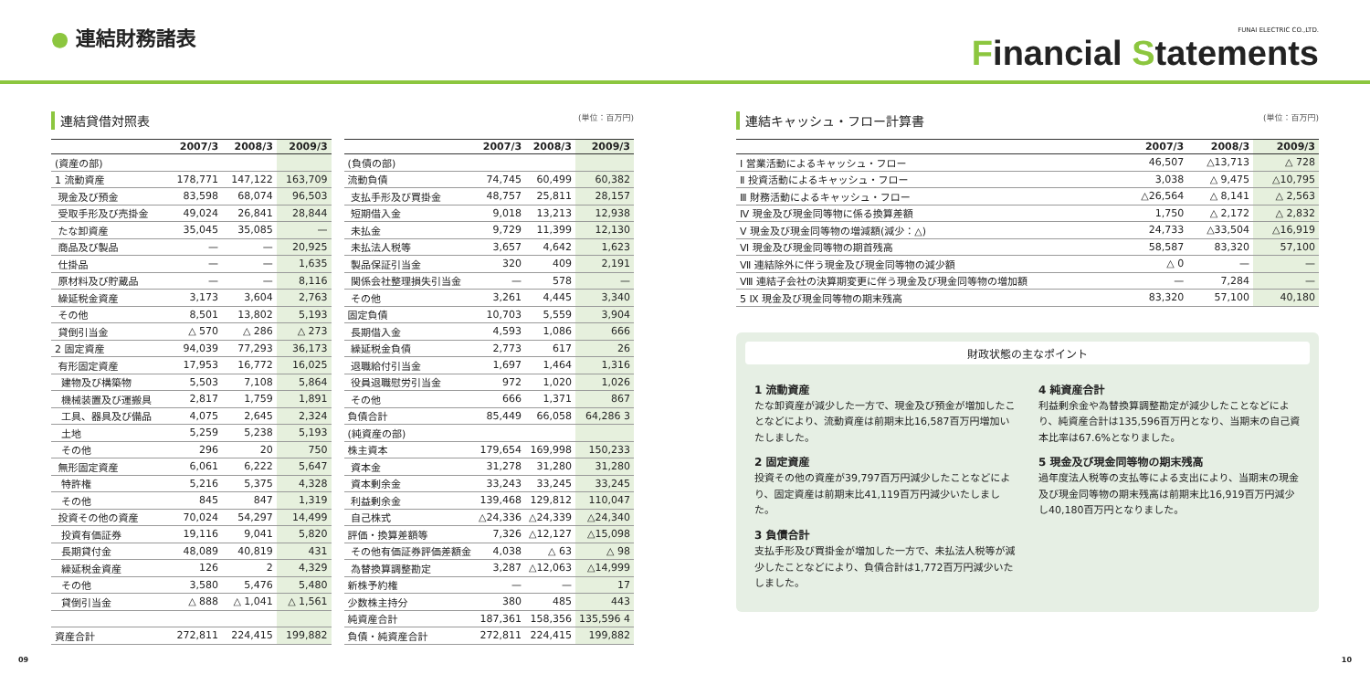● 連結財務諸表
FUNAI ELECTRIC CO.,LTD.
Financial Statements
連結貸借対照表 (単位：百万円)
| | 2007/3 | 2008/3 | 2009/3 |
| --- | --- | --- | --- |
| (資産の部) | | | |
| 1 流動資産 | 178,771 | 147,122 | 163,709 |
| 現金及び預金 | 83,598 | 68,074 | 96,503 |
| 受取手形及び売掛金 | 49,024 | 26,841 | 28,844 |
| たな卸資産 | 35,045 | 35,085 | — |
| 商品及び製品 | — | — | 20,925 |
| 仕掛品 | — | — | 1,635 |
| 原材料及び貯蔵品 | — | — | 8,116 |
| 繰延税金資産 | 3,173 | 3,604 | 2,763 |
| その他 | 8,501 | 13,802 | 5,193 |
| 貸倒引当金 | △ 570 | △ 286 | △ 273 |
| 2 固定資産 | 94,039 | 77,293 | 36,173 |
| 有形固定資産 | 17,953 | 16,772 | 16,025 |
| 建物及び構築物 | 5,503 | 7,108 | 5,864 |
| 機械装置及び運搬具 | 2,817 | 1,759 | 1,891 |
| 工具、器具及び備品 | 4,075 | 2,645 | 2,324 |
| 土地 | 5,259 | 5,238 | 5,193 |
| その他 | 296 | 20 | 750 |
| 無形固定資産 | 6,061 | 6,222 | 5,647 |
| 特許権 | 5,216 | 5,375 | 4,328 |
| その他 | 845 | 847 | 1,319 |
| 投資その他の資産 | 70,024 | 54,297 | 14,499 |
| 投資有価証券 | 19,116 | 9,041 | 5,820 |
| 長期貸付金 | 48,089 | 40,819 | 431 |
| 繰延税金資産 | 126 | 2 | 4,329 |
| その他 | 3,580 | 5,476 | 5,480 |
| 貸倒引当金 | △ 888 | △ 1,041 | △ 1,561 |
| 資産合計 | 272,811 | 224,415 | 199,882 |
| | 2007/3 | 2008/3 | 2009/3 |
| --- | --- | --- | --- |
| (負債の部) | | | |
| 流動負債 | 74,745 | 60,499 | 60,382 |
| 支払手形及び買掛金 | 48,757 | 25,811 | 28,157 |
| 短期借入金 | 9,018 | 13,213 | 12,938 |
| 未払金 | 9,729 | 11,399 | 12,130 |
| 未払法人税等 | 3,657 | 4,642 | 1,623 |
| 製品保証引当金 | 320 | 409 | 2,191 |
| 関係会社整理損失引当金 | — | 578 | — |
| その他 | 3,261 | 4,445 | 3,340 |
| 固定負債 | 10,703 | 5,559 | 3,904 |
| 長期借入金 | 4,593 | 1,086 | 666 |
| 繰延税金負債 | 2,773 | 617 | 26 |
| 退職給付引当金 | 1,697 | 1,464 | 1,316 |
| 役員退職慰労引当金 | 972 | 1,020 | 1,026 |
| その他 | 666 | 1,371 | 867 |
| 負債合計 | 85,449 | 66,058 | 64,286 3 |
| (純資産の部) | | | |
| 株主資本 | 179,654 | 169,998 | 150,233 |
| 資本金 | 31,278 | 31,280 | 31,280 |
| 資本剰余金 | 33,243 | 33,245 | 33,245 |
| 利益剰余金 | 139,468 | 129,812 | 110,047 |
| 自己株式 | △24,336 | △24,339 | △24,340 |
| 評価・換算差額等 | 7,326 | △12,127 | △15,098 |
| その他有価証券評価差額金 | 4,038 | △ 63 | △ 98 |
| 為替換算調整勘定 | 3,287 | △12,063 | △14,999 |
| 新株予約権 | — | — | 17 |
| 少数株主持分 | 380 | 485 | 443 |
| 純資産合計 | 187,361 | 158,356 | 135,596 4 |
| 負債・純資産合計 | 272,811 | 224,415 | 199,882 |
連結キャッシュ・フロー計算書 (単位：百万円)
| | 2007/3 | 2008/3 | 2009/3 |
| --- | --- | --- | --- |
| Ⅰ 営業活動によるキャッシュ・フロー | 46,507 | △13,713 | △ 728 |
| Ⅱ 投資活動によるキャッシュ・フロー | 3,038 | △ 9,475 | △10,795 |
| Ⅲ 財務活動によるキャッシュ・フロー | △26,564 | △ 8,141 | △ 2,563 |
| Ⅳ 現金及び現金同等物に係る換算差額 | 1,750 | △ 2,172 | △ 2,832 |
| Ⅴ 現金及び現金同等物の増減額(減少：△) | 24,733 | △33,504 | △16,919 |
| Ⅵ 現金及び現金同等物の期首残高 | 58,587 | 83,320 | 57,100 |
| Ⅶ 連結除外に伴う現金及び現金同等物の減少額 | △ 0 | — | — |
| Ⅷ 連結子会社の決算期変更に伴う現金及び現金同等物の増加額 | — | 7,284 | — |
| 5 Ⅸ 現金及び現金同等物の期末残高 | 83,320 | 57,100 | 40,180 |
財政状態の主なポイント
1 流動資産
たな卸資産が減少した一方で、現金及び預金が増加したことなどにより、流動資産は前期末比16,587百万円増加いたしました。
2 固定資産
投資その他の資産が39,797百万円減少したことなどにより、固定資産は前期末比41,119百万円減少いたしました。
3 負債合計
支払手形及び買掛金が増加した一方で、未払法人税等が減少したことなどにより、負債合計は1,772百万円減少いたしました。
4 純資産合計
利益剰余金や為替換算調整勘定が減少したことなどにより、純資産合計は135,596百万円となり、当期末の自己資本比率は67.6%となりました。
5 現金及び現金同等物の期末残高
過年度法人税等の支払等による支出により、当期末の現金及び現金同等物の期末残高は前期末比16,919百万円減少し40,180百万円となりました。
09 10